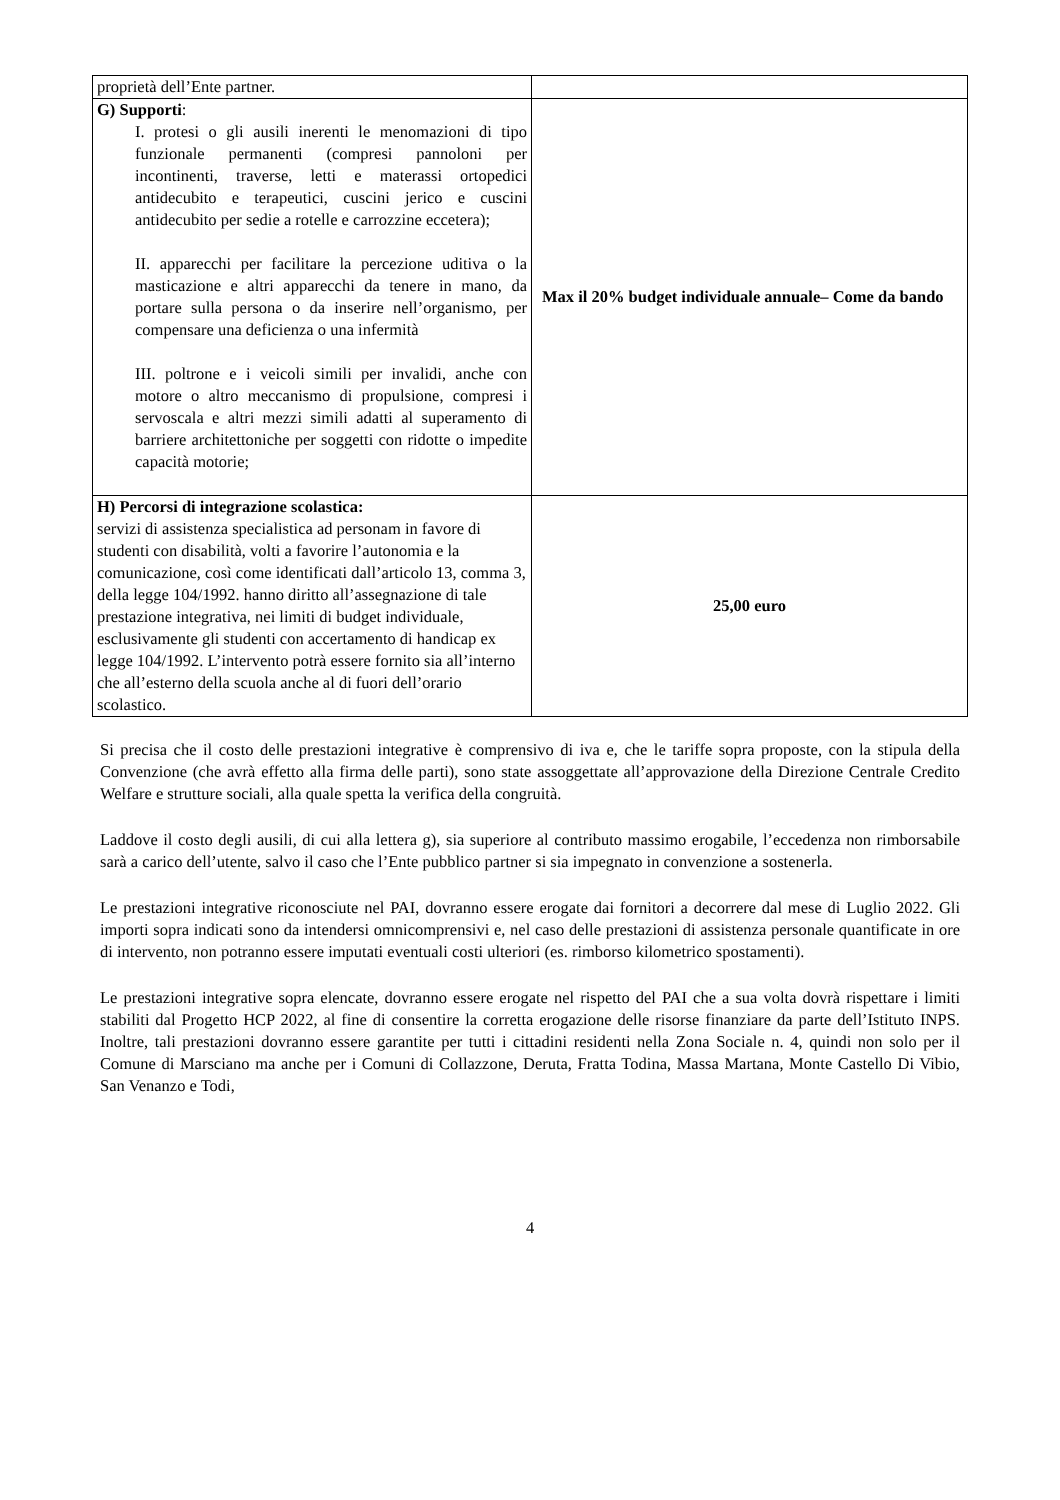| proprietà dell’Ente partner. | |
| G) Supporti : I. protesi o gli ausili inerenti le menomazioni di tipo funzionale permanenti (compresi pannoloni per incontinenti, traverse, letti e materassi ortopedici antidecubito e terapeutici, cuscini jerico e cuscini antidecubito per sedie a rotelle e carrozzine eccetera); II. apparecchi per facilitare la percezione uditiva o la masticazione e altri apparecchi da tenere in mano, da portare sulla persona o da inserire nell’organismo, per compensare una deficienza o una infermità III. poltrone e i veicoli simili per invalidi, anche con motore o altro meccanismo di propulsione, compresi i servoscala e altri mezzi simili adatti al superamento di barriere architettoniche per soggetti con ridotte o impedite capacità motorie; | Max il 20% budget individuale annuale– Come da bando |
| H) Percorsi di integrazione scolastica: servizi di assistenza specialistica ad personam in favore di studenti con disabilità, volti a favorire l’autonomia e la comunicazione, così come identificati dall’articolo 13, comma 3, della legge 104/1992. hanno diritto all’assegnazione di tale prestazione integrativa, nei limiti di budget individuale, esclusivamente gli studenti con accertamento di handicap ex legge 104/1992. L’intervento potrà essere fornito sia all’interno che all’esterno della scuola anche al di fuori dell’orario scolastico. | 25,00 euro |
Si precisa che il costo delle prestazioni integrative è comprensivo di iva e, che le tariffe sopra proposte, con la stipula della Convenzione (che avrà effetto alla firma delle parti), sono state assoggettate all’approvazione della Direzione Centrale Credito Welfare e strutture sociali, alla quale spetta la verifica della congruità.
Laddove il costo degli ausili, di cui alla lettera g), sia superiore al contributo massimo erogabile, l’eccedenza non rimborsabile sarà a carico dell’utente, salvo il caso che l’Ente pubblico partner si sia impegnato in convenzione a sostenerla.
Le prestazioni integrative riconosciute nel PAI, dovranno essere erogate dai fornitori a decorrere dal mese di Luglio 2022. Gli importi sopra indicati sono da intendersi omnicomprensivi e, nel caso delle prestazioni di assistenza personale quantificate in ore di intervento, non potranno essere imputati eventuali costi ulteriori (es. rimborso kilometrico spostamenti).
Le prestazioni integrative sopra elencate, dovranno essere erogate nel rispetto del PAI che a sua volta dovrà rispettare i limiti stabiliti dal Progetto HCP 2022, al fine di consentire la corretta erogazione delle risorse finanziare da parte dell’Istituto INPS. Inoltre, tali prestazioni dovranno essere garantite per tutti i cittadini residenti nella Zona Sociale n. 4, quindi non solo per il Comune di Marsciano ma anche per i Comuni di Collazzone, Deruta, Fratta Todina, Massa Martana, Monte Castello Di Vibio, San Venanzo e Todi,
4